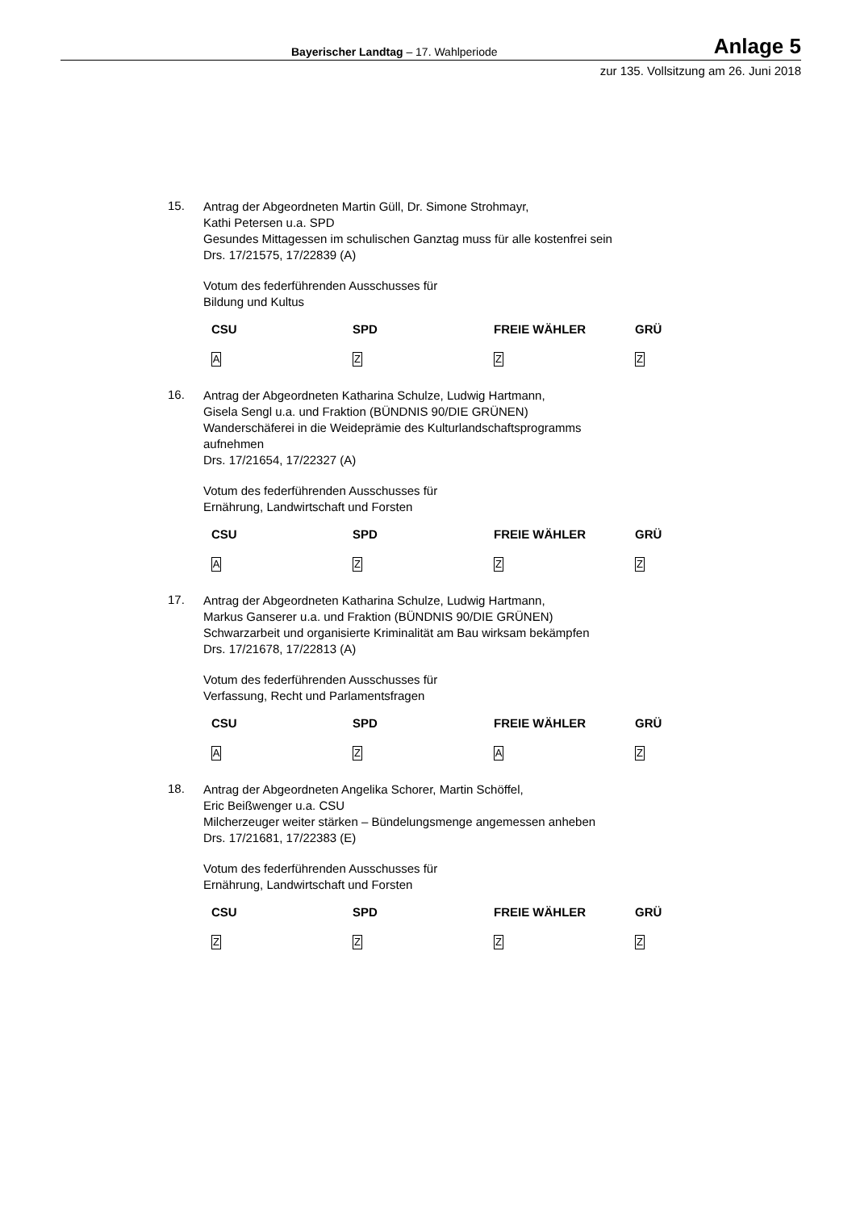Bayerischer Landtag – 17. Wahlperiode Anlage 5
zur 135. Vollsitzung am 26. Juni 2018
15.
Antrag der Abgeordneten Martin Güll, Dr. Simone Strohmayr,
Kathi Petersen u.a. SPD
Gesundes Mittagessen im schulischen Ganztag muss für alle kostenfrei sein
Drs. 17/21575, 17/22839 (A)
Votum des federführenden Ausschusses für
Bildung und Kultus
| CSU | SPD | FREIE WÄHLER | GRÜ |
| --- | --- | --- | --- |
| A | Z | Z | Z |
16.
Antrag der Abgeordneten Katharina Schulze, Ludwig Hartmann,
Gisela Sengl u.a. und Fraktion (BÜNDNIS 90/DIE GRÜNEN)
Wanderschäferei in die Weideprämie des Kulturlandschaftsprogramms
aufnehmen
Drs. 17/21654, 17/22327 (A)
Votum des federführenden Ausschusses für
Ernährung, Landwirtschaft und Forsten
| CSU | SPD | FREIE WÄHLER | GRÜ |
| --- | --- | --- | --- |
| A | Z | Z | Z |
17.
Antrag der Abgeordneten Katharina Schulze, Ludwig Hartmann,
Markus Ganserer u.a. und Fraktion (BÜNDNIS 90/DIE GRÜNEN)
Schwarzarbeit und organisierte Kriminalität am Bau wirksam bekämpfen
Drs. 17/21678, 17/22813 (A)
Votum des federführenden Ausschusses für
Verfassung, Recht und Parlamentsfragen
| CSU | SPD | FREIE WÄHLER | GRÜ |
| --- | --- | --- | --- |
| A | Z | A | Z |
18.
Antrag der Abgeordneten Angelika Schorer, Martin Schöffel,
Eric Beißwenger u.a. CSU
Milcherzeuger weiter stärken – Bündelungsmenge angemessen anheben
Drs. 17/21681, 17/22383 (E)
Votum des federführenden Ausschusses für
Ernährung, Landwirtschaft und Forsten
| CSU | SPD | FREIE WÄHLER | GRÜ |
| --- | --- | --- | --- |
| Z | Z | Z | Z |